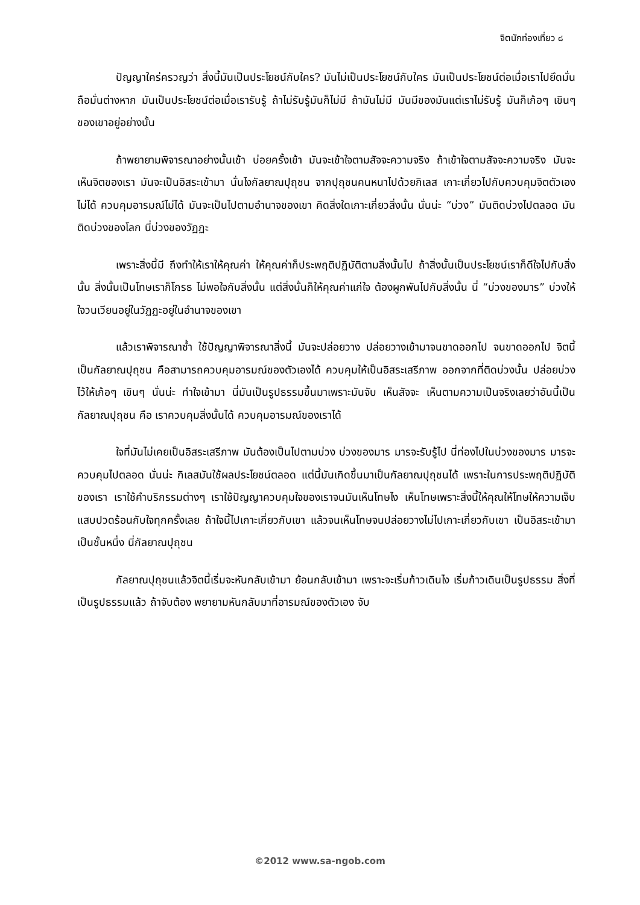จิตนักท่องเที่ยว ๘
ปัญญาใคร่ครวญว่า สิ่งนี้มันเป็นประโยชน์กับใคร? มันไม่เป็นประโยชน์กับใคร มันเป็นประโยชน์ต่อเมื่อเราไปยึดมั่นถือมั่นต่างหาก มันเป็นประโยชน์ต่อเมื่อเรารับรู้ ถ้าไม่รับรู้มันก็ไม่มี ถ้ามันไม่มี มันมีของมันแต่เราไม่รับรู้ มันก็เก้อๆ เขินๆ ของเขาอยู่อย่างนั้น
ถ้าพยายามพิจารณาอย่างนั้นเข้า บ่อยครั้งเข้า มันจะเข้าใจตามสัจจะความจริง ถ้าเข้าใจตามสัจจะความจริง มันจะเห็นจิตของเรา มันจะเป็นอิสระเข้ามา นั่นไงกัลยาณปุถุชน จากปุถุชนคนหนาไปด้วยกิเลส เกาะเกี่ยวไปกับควบคุมจิตตัวเองไม่ได้ ควบคุมอารมณ์ไม่ได้ มันจะเป็นไปตามอำนาจของเขา คิดสิ่งใดเกาะเกี่ยวสิ่งนั้น นั่นน่ะ “บ่วง” มันติดบ่วงไปตลอด มันติดบ่วงของโลก นี่บ่วงของวัฏฏะ
เพราะสิ่งนี้มี ถึงทำให้เราให้คุณค่า ให้คุณค่าก็ประพฤติปฏิบัติตามสิ่งนั้นไป ถ้าสิ่งนั้นเป็นประโยชน์เราก็ดีใจไปกับสิ่งนั้น สิ่งนั้นเป็นโทษเราก็โกรธ ไม่พอใจกับสิ่งนั้น แต่สิ่งนั้นก็ให้คุณค่าแก่ใจ ต้องผูกพันไปกับสิ่งนั้น นี่ “บ่วงของมาร” บ่วงให้ใจวนเวียนอยู่ในวัฏฏะอยู่ในอำนาจของเขา
แล้วเราพิจารณาซ้ำ ใช้ปัญญาพิจารณาสิ่งนี้ มันจะปล่อยวาง ปล่อยวางเข้ามาจนขาดออกไป จนขาดออกไป จิตนี้เป็นกัลยาณปุถุชน คือสามารถควบคุมอารมณ์ของตัวเองได้ ควบคุมให้เป็นอิสระเสรีภาพ ออกจากที่ติดบ่วงนั้น ปล่อยบ่วงไว้ให้เก้อๆ เขินๆ นั่นน่ะ ทำใจเข้ามา นี่มันเป็นรูปธรรมขึ้นมาเพราะมันจับ เห็นสัจจะ เห็นตามความเป็นจริงเลยว่าอันนี้เป็นกัลยาณปุถุชน คือ เราควบคุมสิ่งนั้นได้ ควบคุมอารมณ์ของเราได้
ใจที่มันไม่เคยเป็นอิสระเสรีภาพ มันต้องเป็นไปตามบ่วง บ่วงของมาร มารจะรับรู้ไป นี่ท่องไปในบ่วงของมาร มารจะควบคุมไปตลอด นั่นน่ะ กิเลสมันใช้ผลประโยชน์ตลอด แต่นี้มันเกิดขึ้นมาเป็นกัลยาณปุถุชนได้ เพราะในการประพฤติปฏิบัติของเรา เราใช้คำบริกรรมต่างๆ เราใช้ปัญญาควบคุมใจของเราจนมันเห็นโทษไง เห็นโทษเพราะสิ่งนี้ให้คุณให้โทษให้ความเจ็บแสบปวดร้อนกับใจทุกครั้งเลย ถ้าใจนี้ไปเกาะเกี่ยวกับเขา แล้วจนเห็นโทษจนปล่อยวางไม่ไปเกาะเกี่ยวกับเขา เป็นอิสระเข้ามาเป็นชั้นหนึ่ง นี่กัลยาณปุถุชน
กัลยาณปุถุชนแล้วจิตนี้เริ่มจะหันกลับเข้ามา ย้อนกลับเข้ามา เพราะจะเริ่มก้าวเดินไง เริ่มก้าวเดินเป็นรูปธรรม สิ่งที่เป็นรูปธรรมแล้ว ถ้าจับต้อง พยายามหันกลับมาที่อารมณ์ของตัวเอง จับ
©2012 www.sa-ngob.com